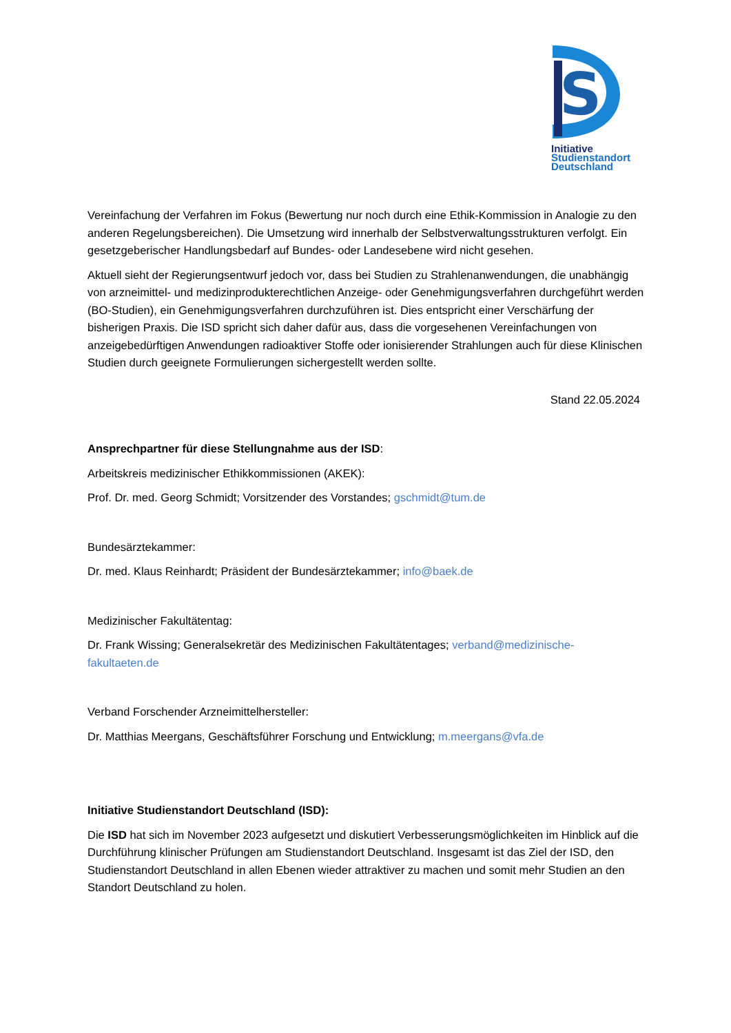S
Initiative
Studienstandort
Deutschland
Vereinfachung der Verfahren im Fokus (Bewertung nur noch durch eine Ethik-Kommission in Analogie zu den anderen Regelungsbereichen). Die Umsetzung wird innerhalb der Selbstverwaltungsstrukturen verfolgt. Ein gesetzgeberischer Handlungsbedarf auf Bundes- oder Landesebene wird nicht gesehen.
Aktuell sieht der Regierungsentwurf jedoch vor, dass bei Studien zu Strahlenanwendungen, die unabhängig von arzneimittel- und medizinprodukterechtlichen Anzeige- oder Genehmigungsverfahren durchgeführt werden (BO-Studien), ein Genehmigungsverfahren durchzuführen ist. Dies entspricht einer Verschärfung der bisherigen Praxis. Die ISD spricht sich daher dafür aus, dass die vorgesehenen Vereinfachungen von anzeigebedürftigen Anwendungen radioaktiver Stoffe oder ionisierender Strahlungen auch für diese Klinischen Studien durch geeignete Formulierungen sichergestellt werden sollte.
Stand 22.05.2024
Ansprechpartner für diese Stellungnahme aus der ISD:
Arbeitskreis medizinischer Ethikkommissionen (AKEK):
Prof. Dr. med. Georg Schmidt; Vorsitzender des Vorstandes; gschmidt@tum.de
Bundesärztekammer:
Dr. med. Klaus Reinhardt; Präsident der Bundesärztekammer; info@baek.de
Medizinischer Fakultätentag:
Dr. Frank Wissing; Generalsekretär des Medizinischen Fakultätentages; verband@medizinische-fakultaeten.de
Verband Forschender Arzneimittelhersteller:
Dr. Matthias Meergans, Geschäftsführer Forschung und Entwicklung; m.meergans@vfa.de
Initiative Studienstandort Deutschland (ISD):
Die ISD hat sich im November 2023 aufgesetzt und diskutiert Verbesserungsmöglichkeiten im Hinblick auf die Durchführung klinischer Prüfungen am Studienstandort Deutschland. Insgesamt ist das Ziel der ISD, den Studienstandort Deutschland in allen Ebenen wieder attraktiver zu machen und somit mehr Studien an den Standort Deutschland zu holen.